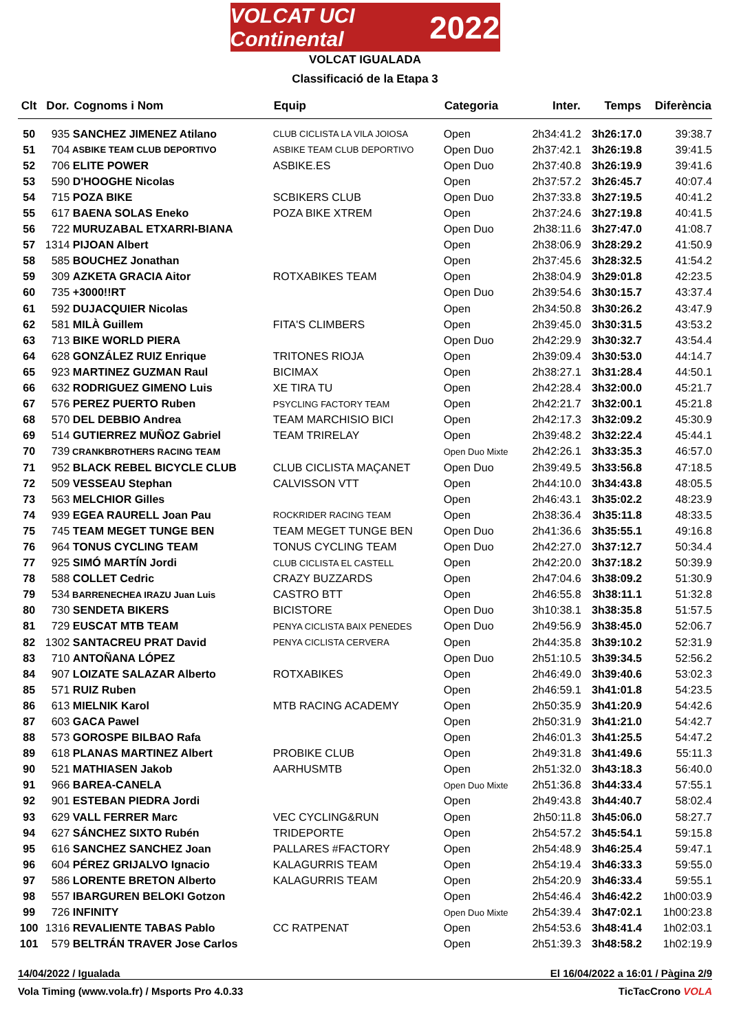VOLCAT UCI Continental 2022
VOLCAT IGUALADA
Classificació de la Etapa 3
| Clt | Dor. | Cognoms i Nom | Equip | Categoria | Inter. | Temps | Diferència |
| --- | --- | --- | --- | --- | --- | --- | --- |
| 50 | 935 | SANCHEZ JIMENEZ Atilano | CLUB CICLISTA LA VILA JOIOSA | Open | 2h34:41.2 | 3h26:17.0 | 39:38.7 |
| 51 | 704 | ASBIKE TEAM CLUB DEPORTIVO | ASBIKE TEAM CLUB DEPORTIVO | Open Duo | 2h37:42.1 | 3h26:19.8 | 39:41.5 |
| 52 | 706 | ELITE POWER | ASBIKE.ES | Open Duo | 2h37:40.8 | 3h26:19.9 | 39:41.6 |
| 53 | 590 | D'HOOGHE Nicolas | | Open | 2h37:57.2 | 3h26:45.7 | 40:07.4 |
| 54 | 715 | POZA BIKE | SCBIKERS CLUB | Open Duo | 2h37:33.8 | 3h27:19.5 | 40:41.2 |
| 55 | 617 | BAENA SOLAS Eneko | POZA BIKE XTREM | Open | 2h37:24.6 | 3h27:19.8 | 40:41.5 |
| 56 | 722 | MURUZABAL ETXARRI-BIANA | | Open Duo | 2h38:11.6 | 3h27:47.0 | 41:08.7 |
| 57 | 1314 | PIJOAN Albert | | Open | 2h38:06.9 | 3h28:29.2 | 41:50.9 |
| 58 | 585 | BOUCHEZ Jonathan | | Open | 2h37:45.6 | 3h28:32.5 | 41:54.2 |
| 59 | 309 | AZKETA GRACIA Aitor | ROTXABIKES TEAM | Open | 2h38:04.9 | 3h29:01.8 | 42:23.5 |
| 60 | 735 | +3000!!RT | | Open Duo | 2h39:54.6 | 3h30:15.7 | 43:37.4 |
| 61 | 592 | DUJACQUIER Nicolas | | Open | 2h34:50.8 | 3h30:26.2 | 43:47.9 |
| 62 | 581 | MILÀ Guillem | FITA'S CLIMBERS | Open | 2h39:45.0 | 3h30:31.5 | 43:53.2 |
| 63 | 713 | BIKE WORLD PIERA | | Open Duo | 2h42:29.9 | 3h30:32.7 | 43:54.4 |
| 64 | 628 | GONZÁLEZ RUIZ Enrique | TRITONES RIOJA | Open | 2h39:09.4 | 3h30:53.0 | 44:14.7 |
| 65 | 923 | MARTINEZ GUZMAN Raul | BICIMAX | Open | 2h38:27.1 | 3h31:28.4 | 44:50.1 |
| 66 | 632 | RODRIGUEZ GIMENO Luis | XE TIRA TU | Open | 2h42:28.4 | 3h32:00.0 | 45:21.7 |
| 67 | 576 | PEREZ PUERTO Ruben | PSYCLING FACTORY TEAM | Open | 2h42:21.7 | 3h32:00.1 | 45:21.8 |
| 68 | 570 | DEL DEBBIO Andrea | TEAM MARCHISIO BICI | Open | 2h42:17.3 | 3h32:09.2 | 45:30.9 |
| 69 | 514 | GUTIERREZ MUÑOZ Gabriel | TEAM TRIRELAY | Open | 2h39:48.2 | 3h32:22.4 | 45:44.1 |
| 70 | 739 | CRANKBROTHERS RACING TEAM | | Open Duo Mixte | 2h42:26.1 | 3h33:35.3 | 46:57.0 |
| 71 | 952 | BLACK REBEL BICYCLE CLUB | CLUB CICLISTA MAÇANET | Open Duo | 2h39:49.5 | 3h33:56.8 | 47:18.5 |
| 72 | 509 | VESSEAU Stephan | CALVISSON VTT | Open | 2h44:10.0 | 3h34:43.8 | 48:05.5 |
| 73 | 563 | MELCHIOR Gilles | | Open | 2h46:43.1 | 3h35:02.2 | 48:23.9 |
| 74 | 939 | EGEA RAURELL Joan Pau | ROCKRIDER RACING TEAM | Open | 2h38:36.4 | 3h35:11.8 | 48:33.5 |
| 75 | 745 | TEAM MEGET TUNGE BEN | TEAM MEGET TUNGE BEN | Open Duo | 2h41:36.6 | 3h35:55.1 | 49:16.8 |
| 76 | 964 | TONUS CYCLING TEAM | TONUS CYCLING TEAM | Open Duo | 2h42:27.0 | 3h37:12.7 | 50:34.4 |
| 77 | 925 | SIMÓ MARTÍN Jordi | CLUB CICLISTA EL CASTELL | Open | 2h42:20.0 | 3h37:18.2 | 50:39.9 |
| 78 | 588 | COLLET Cedric | CRAZY BUZZARDS | Open | 2h47:04.6 | 3h38:09.2 | 51:30.9 |
| 79 | 534 | BARRENECHEA IRAZU Juan Luis | CASTRO BTT | Open | 2h46:55.8 | 3h38:11.1 | 51:32.8 |
| 80 | 730 | SENDETA BIKERS | BICISTORE | Open Duo | 3h10:38.1 | 3h38:35.8 | 51:57.5 |
| 81 | 729 | EUSCAT MTB TEAM | PENYA CICLISTA BAIX PENEDES | Open Duo | 2h49:56.9 | 3h38:45.0 | 52:06.7 |
| 82 | 1302 | SANTACREU PRAT David | PENYA CICLISTA CERVERA | Open | 2h44:35.8 | 3h39:10.2 | 52:31.9 |
| 83 | 710 | ANTOÑANA LÓPEZ | | Open Duo | 2h51:10.5 | 3h39:34.5 | 52:56.2 |
| 84 | 907 | LOIZATE SALAZAR Alberto | ROTXABIKES | Open | 2h46:49.0 | 3h39:40.6 | 53:02.3 |
| 85 | 571 | RUIZ Ruben | | Open | 2h46:59.1 | 3h41:01.8 | 54:23.5 |
| 86 | 613 | MIELNIK Karol | MTB RACING ACADEMY | Open | 2h50:35.9 | 3h41:20.9 | 54:42.6 |
| 87 | 603 | GACA Pawel | | Open | 2h50:31.9 | 3h41:21.0 | 54:42.7 |
| 88 | 573 | GOROSPE BILBAO Rafa | | Open | 2h46:01.3 | 3h41:25.5 | 54:47.2 |
| 89 | 618 | PLANAS MARTINEZ Albert | PROBIKE CLUB | Open | 2h49:31.8 | 3h41:49.6 | 55:11.3 |
| 90 | 521 | MATHIASEN Jakob | AARHUSMTB | Open | 2h51:32.0 | 3h43:18.3 | 56:40.0 |
| 91 | 966 | BAREA-CANELA | | Open Duo Mixte | 2h51:36.8 | 3h44:33.4 | 57:55.1 |
| 92 | 901 | ESTEBAN PIEDRA Jordi | | Open | 2h49:43.8 | 3h44:40.7 | 58:02.4 |
| 93 | 629 | VALL FERRER Marc | VEC CYCLING&RUN | Open | 2h50:11.8 | 3h45:06.0 | 58:27.7 |
| 94 | 627 | SÁNCHEZ SIXTO Rubén | TRIDEPORTE | Open | 2h54:57.2 | 3h45:54.1 | 59:15.8 |
| 95 | 616 | SANCHEZ SANCHEZ Joan | PALLARES #FACTORY | Open | 2h54:48.9 | 3h46:25.4 | 59:47.1 |
| 96 | 604 | PÉREZ GRIJALVO Ignacio | KALAGURRIS TEAM | Open | 2h54:19.4 | 3h46:33.3 | 59:55.0 |
| 97 | 586 | LORENTE BRETON Alberto | KALAGURRIS TEAM | Open | 2h54:20.9 | 3h46:33.4 | 59:55.1 |
| 98 | 557 | IBARGUREN BELOKI Gotzon | | Open | 2h54:46.4 | 3h46:42.2 | 1h00:03.9 |
| 99 | 726 | INFINITY | | Open Duo Mixte | 2h54:39.4 | 3h47:02.1 | 1h00:23.8 |
| 100 | 1316 | REVALIENTE TABAS Pablo | CC RATPENAT | Open | 2h54:53.6 | 3h48:41.4 | 1h02:03.1 |
| 101 | 579 | BELTRÁN TRAVER Jose Carlos | | Open | 2h51:39.3 | 3h48:58.2 | 1h02:19.9 |
14/04/2022 / Igualada El 16/04/2022 a 16:01 / Pàgina 2/9
Vola Timing (www.vola.fr) / Msports Pro 4.0.33 TicTacCrono VOLA